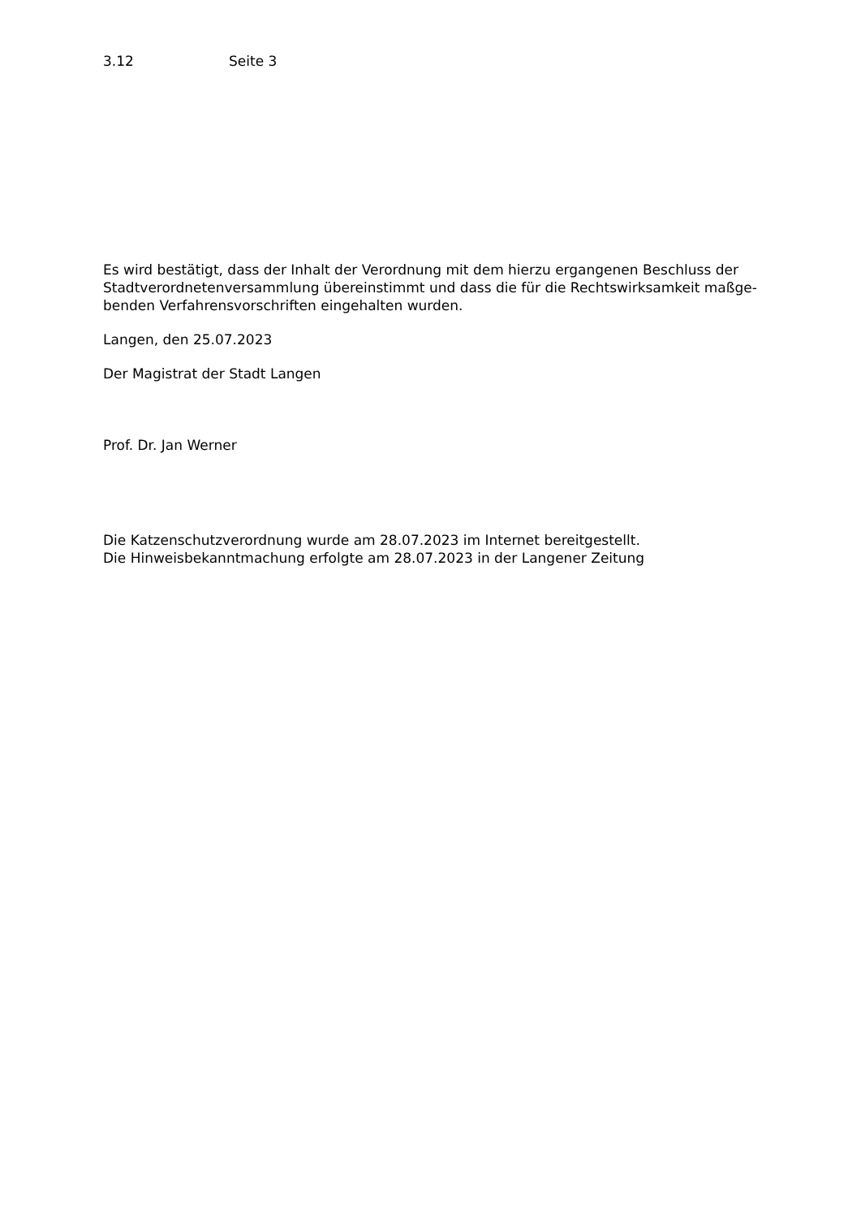3.12 Seite 3
Es wird bestätigt, dass der Inhalt der Verordnung mit dem hierzu ergangenen Beschluss der Stadtverordnetenversammlung übereinstimmt und dass die für die Rechtswirksamkeit maßge-benden Verfahrensvorschriften eingehalten wurden.
Langen, den 25.07.2023
Der Magistrat der Stadt Langen
Prof. Dr. Jan Werner
Die Katzenschutzverordnung wurde am 28.07.2023 im Internet bereitgestellt.
Die Hinweisbekanntmachung erfolgte am 28.07.2023 in der Langener Zeitung